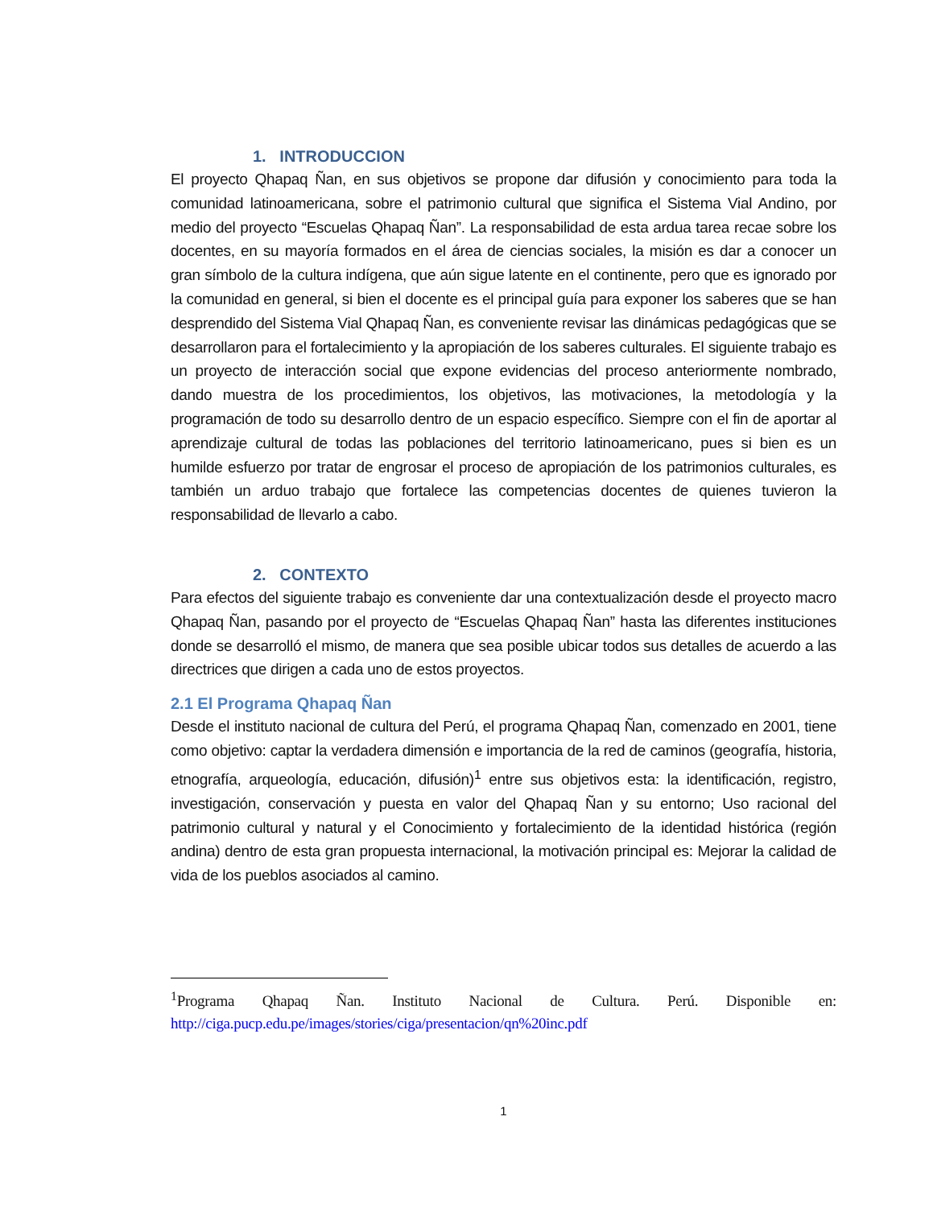1. INTRODUCCION
El proyecto Qhapaq Ñan, en sus objetivos se propone dar difusión y conocimiento para toda la comunidad latinoamericana, sobre el patrimonio cultural que significa el Sistema Vial Andino, por medio del proyecto “Escuelas Qhapaq Ñan”. La responsabilidad de esta ardua tarea recae sobre los docentes, en su mayoría formados en el área de ciencias sociales, la misión es dar a conocer un gran símbolo de la cultura indígena, que aún sigue latente en el continente, pero que es ignorado por la comunidad en general, si bien el docente es el principal guía para exponer los saberes que se han desprendido del Sistema Vial Qhapaq Ñan, es conveniente revisar las dinámicas pedagógicas que se desarrollaron para el fortalecimiento y la apropiación de los saberes culturales. El siguiente trabajo es un proyecto de interacción social que expone evidencias del proceso anteriormente nombrado, dando muestra de los procedimientos, los objetivos, las motivaciones, la metodología y la programación de todo su desarrollo dentro de un espacio específico. Siempre con el fin de aportar al aprendizaje cultural de todas las poblaciones del territorio latinoamericano, pues si bien es un humilde esfuerzo por tratar de engrosar el proceso de apropiación de los patrimonios culturales, es también un arduo trabajo que fortalece las competencias docentes de quienes tuvieron la responsabilidad de llevarlo a cabo.
2. CONTEXTO
Para efectos del siguiente trabajo es conveniente dar una contextualización desde el proyecto macro Qhapaq Ñan, pasando por el proyecto de “Escuelas Qhapaq Ñan” hasta las diferentes instituciones donde se desarrolló el mismo, de manera que sea posible ubicar todos sus detalles de acuerdo a las directrices que dirigen a cada uno de estos proyectos.
2.1 El Programa Qhapaq Ñan
Desde el instituto nacional de cultura del Perú, el programa Qhapaq Ñan, comenzado en 2001, tiene como objetivo: captar la verdadera dimensión e importancia de la red de caminos (geografía, historia, etnografía, arqueología, educación, difusión)<sup>1</sup> entre sus objetivos esta: la identificación, registro, investigación, conservación y puesta en valor del Qhapaq Ñan y su entorno; Uso racional del patrimonio cultural y natural y el Conocimiento y fortalecimiento de la identidad histórica (región andina) dentro de esta gran propuesta internacional, la motivación principal es: Mejorar la calidad de vida de los pueblos asociados al camino.
<sup>1</sup> Programa Qhapaq Ñan. Instituto Nacional de Cultura. Perú. Disponible en: http://ciga.pucp.edu.pe/images/stories/ciga/presentacion/qn%20inc.pdf
1